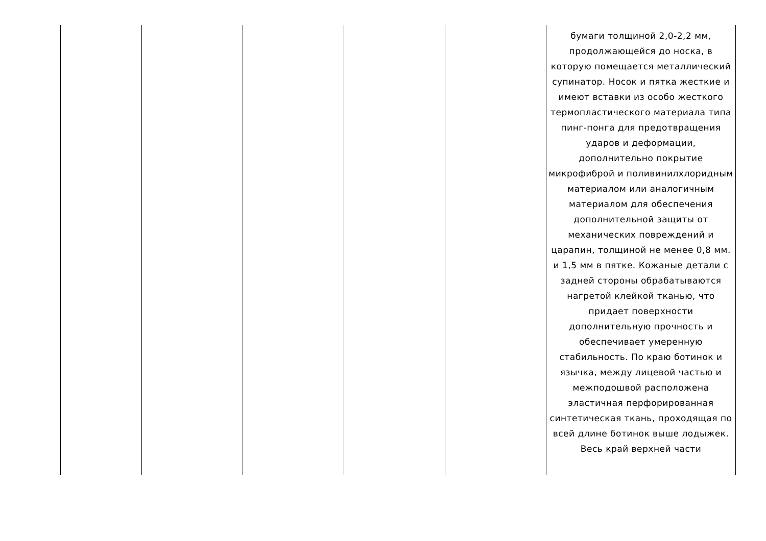| | | | | | бумаги толщиной 2,0-2,2 мм, продолжающейся до носка, в которую помещается металлический супинатор. Носок и пятка жесткие и имеют вставки из особо жесткого термопластического материала типа пинг-понга для предотвращения ударов и деформации, дополнительно покрытие микрофиброй и поливинилхлоридным материалом или аналогичным материалом для обеспечения дополнительной защиты от механических повреждений и царапин, толщиной не менее 0,8 мм. и 1,5 мм в пятке. Кожаные детали с задней стороны обрабатываются нагретой клейкой тканью, что придает поверхности дополнительную прочность и обеспечивает умеренную стабильность. По краю ботинок и язычка, между лицевой частью и межподошвой расположена эластичная перфорированная синтетическая ткань, проходящая по всей длине ботинок выше лодыжек. Весь край верхней части |